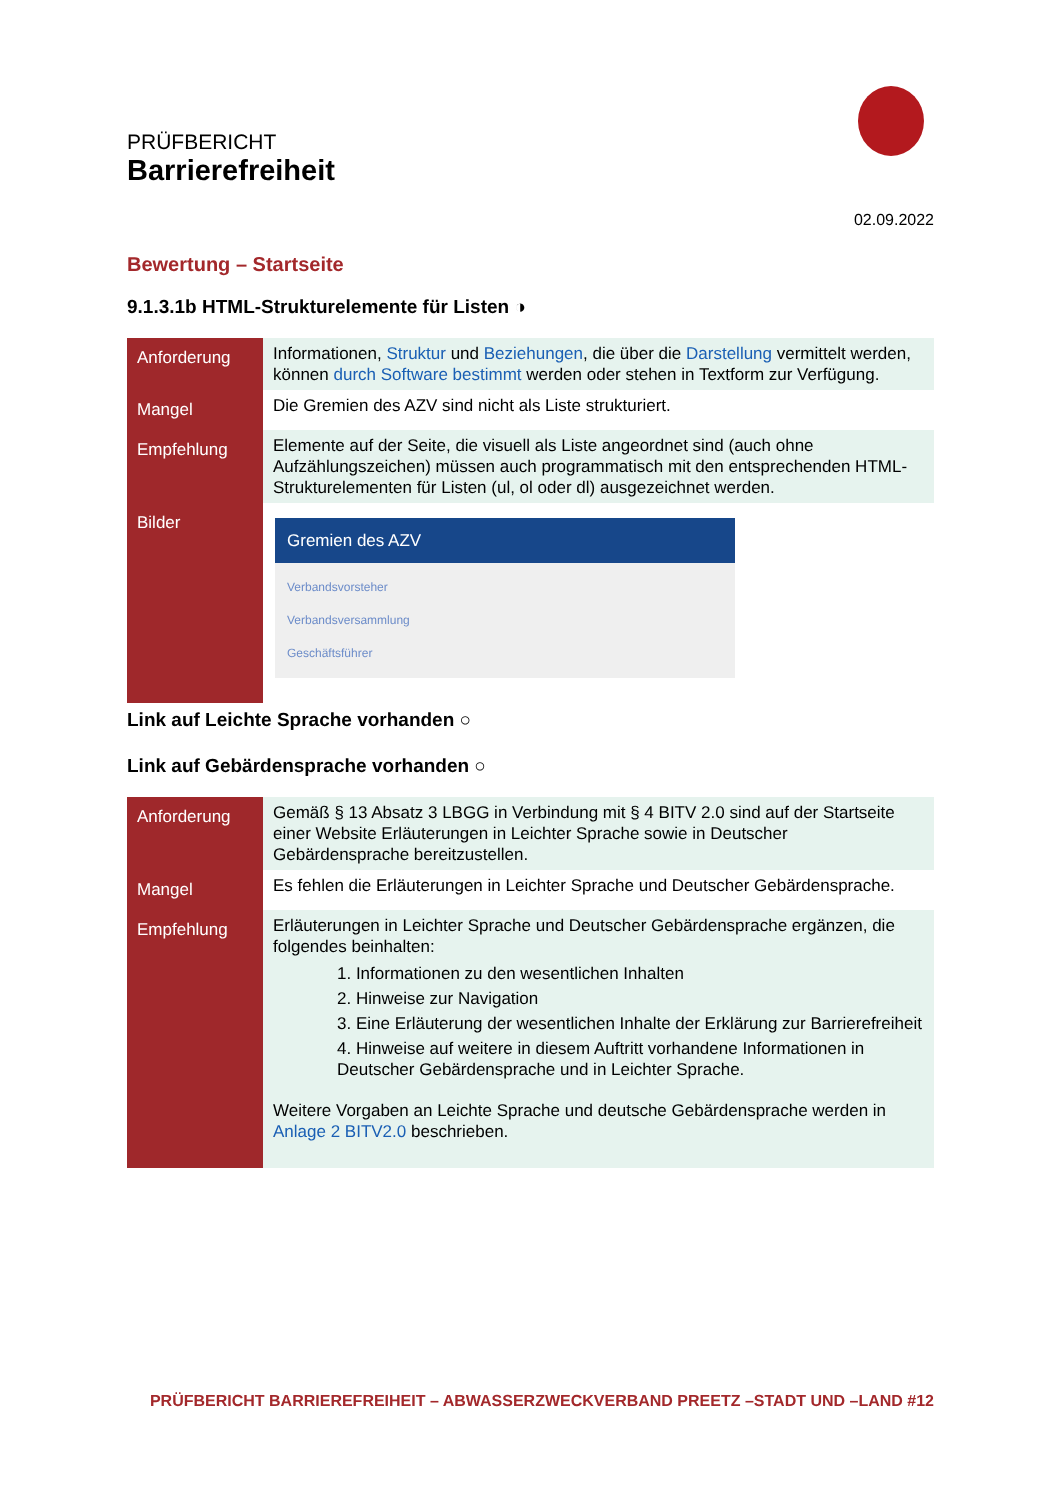PRÜFBERICHT
Barrierefreiheit
02.09.2022
Bewertung – Startseite
9.1.3.1b HTML-Strukturelemente für Listen ◑
| Anforderung | Informationen, Struktur und Beziehungen , die über die Darstellung vermittelt werden, können durch Software bestimmt werden oder stehen in Textform zur Verfügung. |
| Mangel | Die Gremien des AZV sind nicht als Liste strukturiert. |
| Empfehlung | Elemente auf der Seite, die visuell als Liste angeordnet sind (auch ohne Aufzählungszeichen) müssen auch programmatisch mit den entsprechenden HTML-Strukturelementen für Listen (ul, ol oder dl) ausgezeichnet werden. |
| Bilder | Gremien des AZV Verbandsvorsteher Verbandsversammlung Geschäftsführer |
Link auf Leichte Sprache vorhanden ○
Link auf Gebärdensprache vorhanden ○
| Anforderung | Gemäß § 13 Absatz 3 LBGG in Verbindung mit § 4 BITV 2.0 sind auf der Startseite einer Website Erläuterungen in Leichter Sprache sowie in Deutscher Gebärdensprache bereitzustellen. |
| Mangel | Es fehlen die Erläuterungen in Leichter Sprache und Deutscher Gebärdensprache. |
| Empfehlung | Erläuterungen in Leichter Sprache und Deutscher Gebärdensprache ergänzen, die folgendes beinhalten: 1. Informationen zu den wesentlichen Inhalten 2. Hinweise zur Navigation 3. Eine Erläuterung der wesentlichen Inhalte der Erklärung zur Barrierefreiheit 4. Hinweise auf weitere in diesem Auftritt vorhandene Informationen in Deutscher Gebärdensprache und in Leichter Sprache. Weitere Vorgaben an Leichte Sprache und deutsche Gebärdensprache werden in Anlage 2 BITV2.0 beschrieben. |
PRÜFBERICHT BARRIEREFREIHEIT – ABWASSERZWECKVERBAND PREETZ –STADT UND –LAND #12